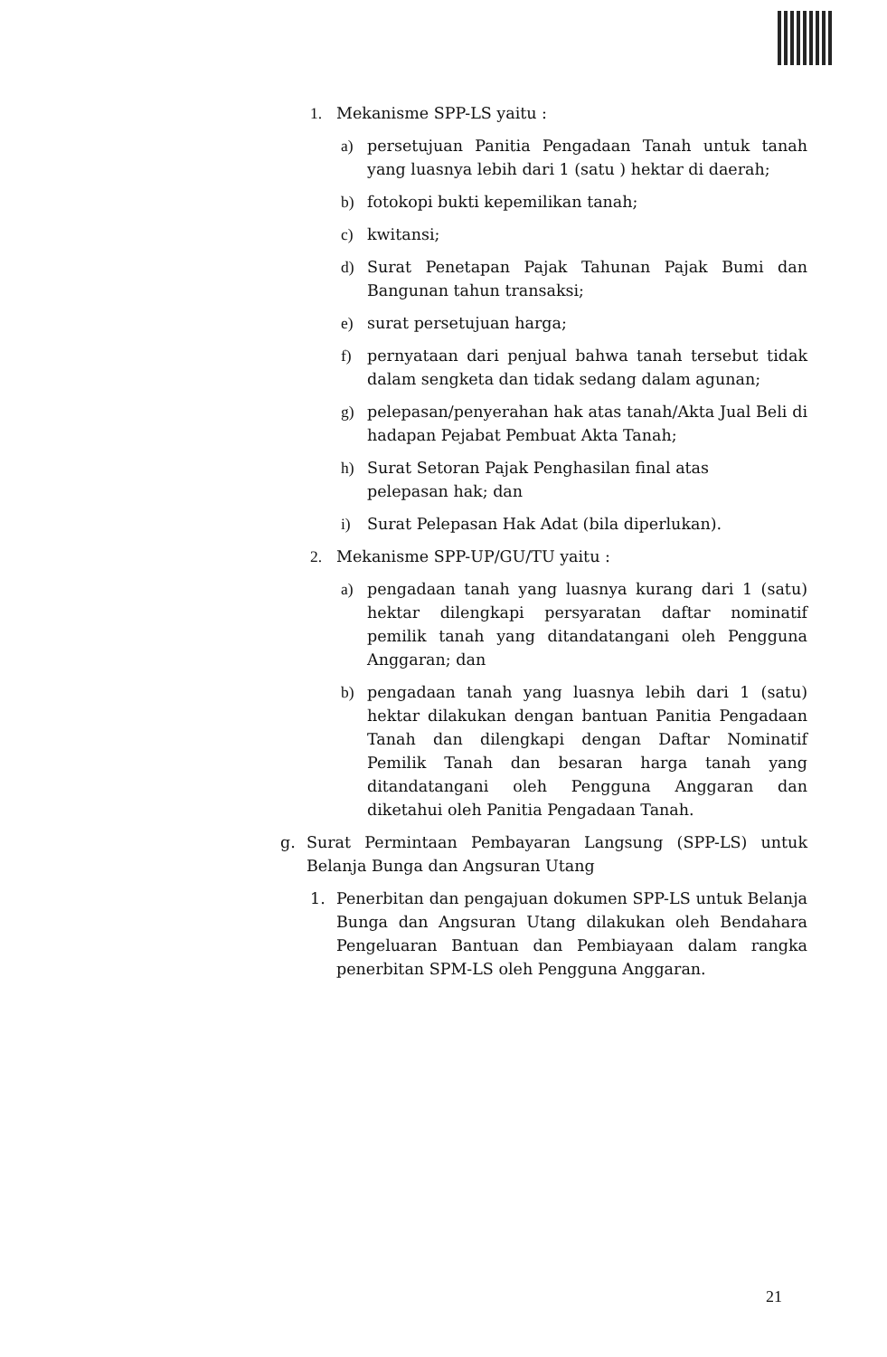1. Mekanisme SPP-LS yaitu :
a) persetujuan Panitia Pengadaan Tanah untuk tanah yang luasnya lebih dari 1 (satu ) hektar di daerah;
b) fotokopi bukti kepemilikan tanah;
c) kwitansi;
d) Surat Penetapan Pajak Tahunan Pajak Bumi dan Bangunan tahun transaksi;
e) surat persetujuan harga;
f) pernyataan dari penjual bahwa tanah tersebut tidak dalam sengketa dan tidak sedang dalam agunan;
g) pelepasan/penyerahan hak atas tanah/Akta Jual Beli di hadapan Pejabat Pembuat Akta Tanah;
h) Surat Setoran Pajak Penghasilan final atas
pelepasan hak; dan
i) Surat Pelepasan Hak Adat (bila diperlukan).
2. Mekanisme SPP-UP/GU/TU yaitu :
a) pengadaan tanah yang luasnya kurang dari 1 (satu) hektar dilengkapi persyaratan daftar nominatif pemilik tanah yang ditandatangani oleh Pengguna Anggaran; dan
b) pengadaan tanah yang luasnya lebih dari 1 (satu) hektar dilakukan dengan bantuan Panitia Pengadaan Tanah dan dilengkapi dengan Daftar Nominatif Pemilik Tanah dan besaran harga tanah yang ditandatangani oleh Pengguna Anggaran dan diketahui oleh Panitia Pengadaan Tanah.
g. Surat Permintaan Pembayaran Langsung (SPP-LS) untuk Belanja Bunga dan Angsuran Utang
1. Penerbitan dan pengajuan dokumen SPP-LS untuk Belanja Bunga dan Angsuran Utang dilakukan oleh Bendahara Pengeluaran Bantuan dan Pembiayaan dalam rangka penerbitan SPM-LS oleh Pengguna Anggaran.
21